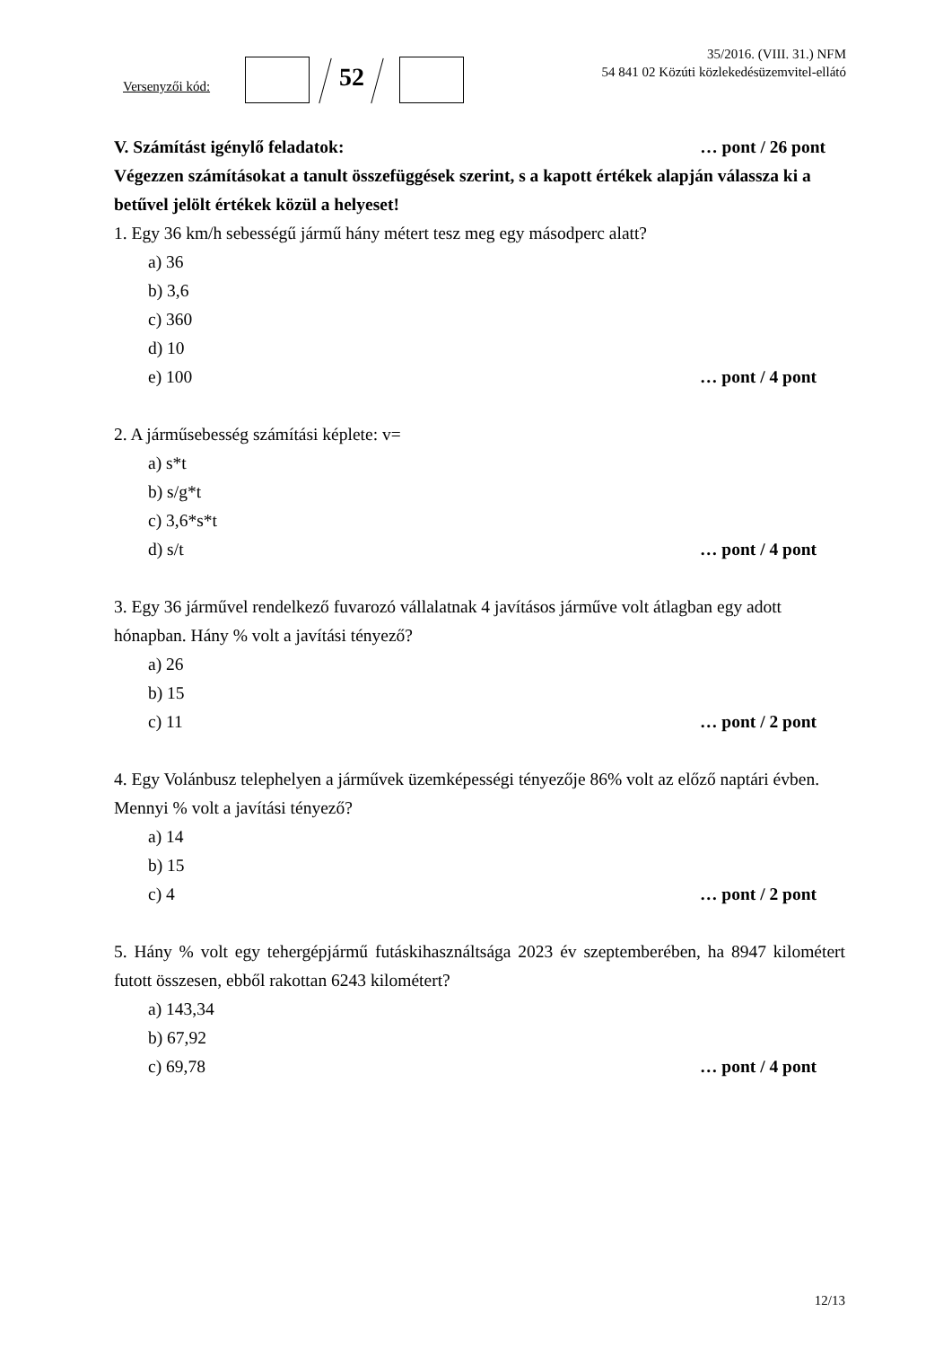Versenyzői kód: 52
35/2016. (VIII. 31.) NFM
54 841 02 Közúti közlekedésüzemvitel-ellátó
V. Számítást igénylő feladatok: … pont / 26 pont
Végezzen számításokat a tanult összefüggések szerint, s a kapott értékek alapján válassza ki a betűvel jelölt értékek közül a helyeset!
1. Egy 36 km/h sebességű jármű hány métert tesz meg egy másodperc alatt?
a) 36
b) 3,6
c) 360
d) 10
e) 100 … pont / 4 pont
2. A járműsebesség számítási képlete: v=
a) s*t
b) s/g*t
c) 3,6*s*t
d) s/t … pont / 4 pont
3. Egy 36 járművel rendelkező fuvarozó vállalatnak 4 javításos járműve volt átlagban egy adott hónapban. Hány % volt a javítási tényező?
a) 26
b) 15
c) 11 … pont / 2 pont
4. Egy Volánbusz telephelyen a járművek üzemképességi tényezője 86% volt az előző naptári évben. Mennyi % volt a javítási tényező?
a) 14
b) 15
c) 4 … pont / 2 pont
5. Hány % volt egy tehergépjármű futáskihasználtsága 2023 év szeptemberében, ha 8947 kilométert futott összesen, ebből rakottan 6243 kilométert?
a) 143,34
b) 67,92
c) 69,78 … pont / 4 pont
12/13